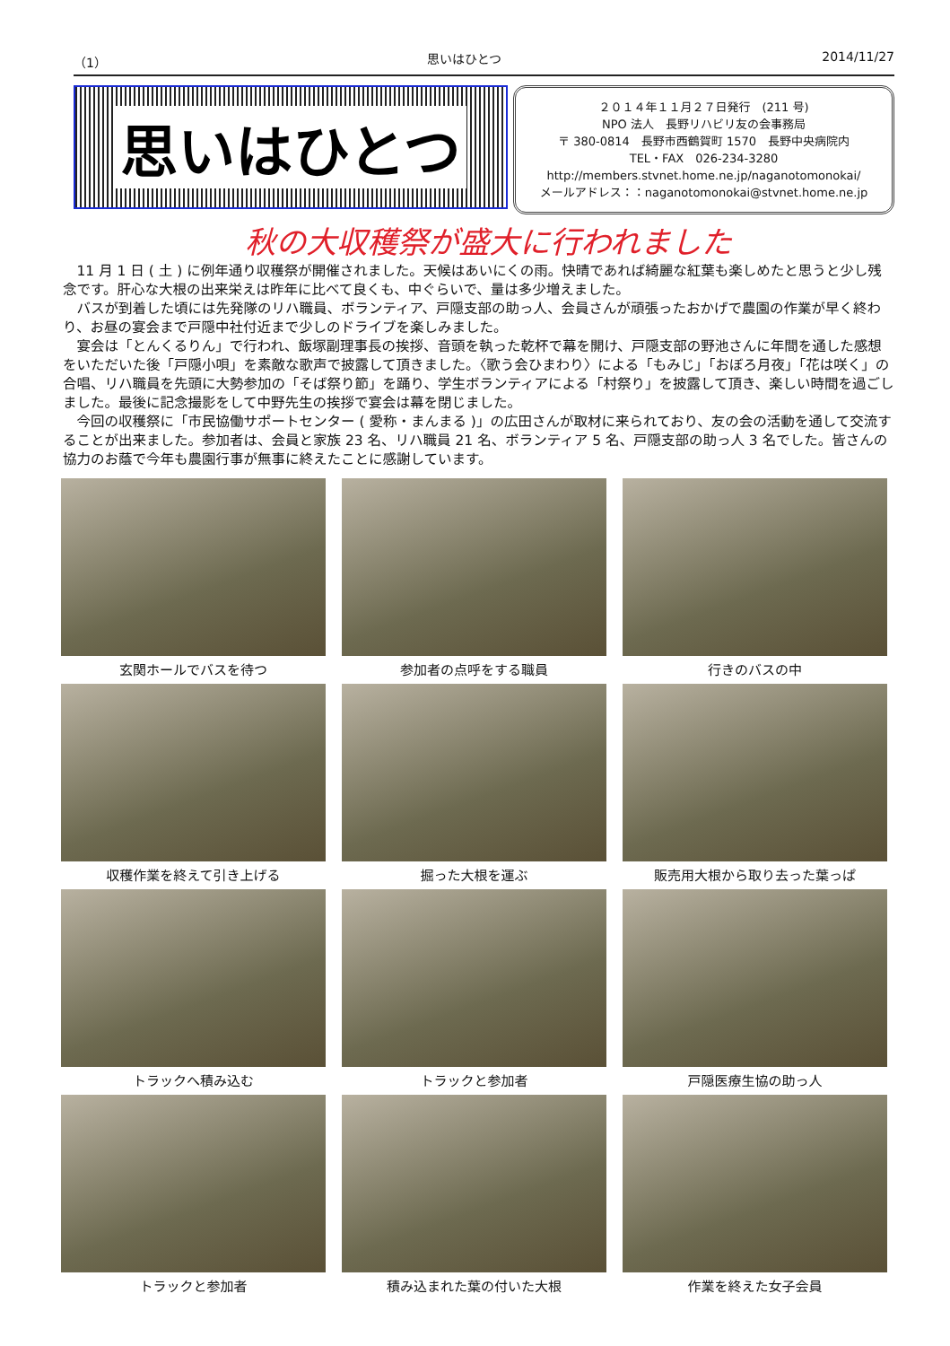（1） 思いはひとつ 2014/11/27
思いはひとつ
２０１４年１１月２７日発行　(211 号)
NPO 法人　長野リハビリ友の会事務局
〒 380-0814　長野市西鶴賀町 1570　長野中央病院内
TEL・FAX　026-234-3280
http://members.stvnet.home.ne.jp/naganotomonokai/
メールアドレス：：naganotomonokai@stvnet.home.ne.jp
秋の大収穫祭が盛大に行われました
11 月 1 日 ( 土 ) に例年通り収穫祭が開催されました。天候はあいにくの雨。快晴であれば綺麗な紅葉も楽しめたと思うと少し残念です。肝心な大根の出来栄えは昨年に比べて良くも、中ぐらいで、量は多少増えました。
バスが到着した頃には先発隊のリハ職員、ボランティア、戸隠支部の助っ人、会員さんが頑張ったおかげで農園の作業が早く終わり、お昼の宴会まで戸隠中社付近まで少しのドライブを楽しみました。
宴会は「とんくるりん」で行われ、飯塚副理事長の挨拶、音頭を執った乾杯で幕を開け、戸隠支部の野池さんに年間を通した感想をいただいた後「戸隠小唄」を素敵な歌声で披露して頂きました。〈歌う会ひまわり〉による「もみじ」「おぼろ月夜」「花は咲く」の合唱、リハ職員を先頭に大勢参加の「そば祭り節」を踊り、学生ボランティアによる「村祭り」を披露して頂き、楽しい時間を過ごしました。最後に記念撮影をして中野先生の挨拶で宴会は幕を閉じました。
今回の収穫祭に「市民協働サポートセンター ( 愛称・まんまる )」の広田さんが取材に来られており、友の会の活動を通して交流することが出来ました。参加者は、会員と家族 23 名、リハ職員 21 名、ボランティア 5 名、戸隠支部の助っ人 3 名でした。皆さんの協力のお蔭で今年も農園行事が無事に終えたことに感謝しています。
玄関ホールでバスを待つ
参加者の点呼をする職員
行きのバスの中
収穫作業を終えて引き上げる
掘った大根を運ぶ
販売用大根から取り去った葉っぱ
トラックへ積み込む
トラックと参加者
戸隠医療生協の助っ人
トラックと参加者
積み込まれた葉の付いた大根
作業を終えた女子会員